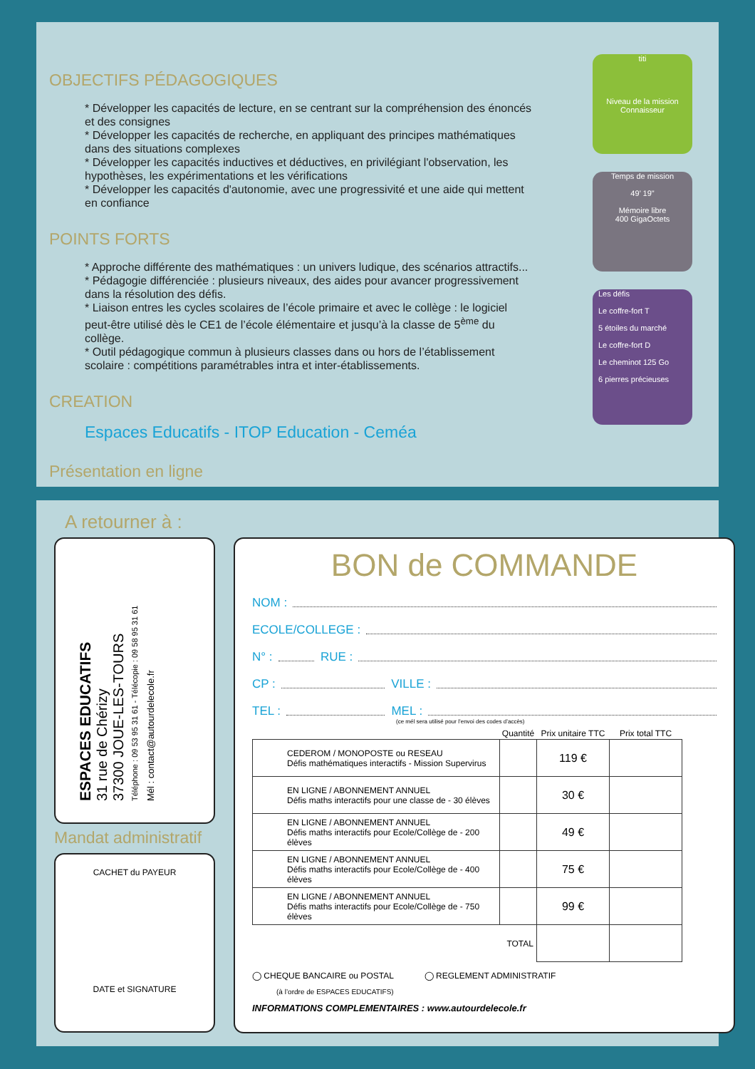OBJECTIFS PÉDAGOGIQUES
* Développer les capacités de lecture, en se centrant sur la compréhension des énoncés et des consignes
* Développer les capacités de recherche, en appliquant des principes mathématiques dans des situations complexes
* Développer les capacités inductives et déductives, en privilégiant l'observation, les hypothèses, les expérimentations et les vérifications
* Développer les capacités d'autonomie, avec une progressivité et une aide qui mettent en confiance
POINTS FORTS
* Approche différente des mathématiques : un univers ludique, des scénarios attractifs...
* Pédagogie différenciée : plusieurs niveaux, des aides pour avancer progressivement dans la résolution des défis.
* Liaison entres les cycles scolaires de l’école primaire et avec le collège : le logiciel peut-être utilisé dès le CE1 de l’école élémentaire et jusqu’à la classe de 5<sup>ème</sup> du collège.
* Outil pédagogique commun à plusieurs classes dans ou hors de l’établissement scolaire : compétitions paramétrables intra et inter-établissements.
CREATION
Espaces Educatifs - ITOP Education - Ceméa
Présentation en ligne
titi
Niveau de la mission
Connaisseur
Temps de mission
49’ 19"
Mémoire libre
400 GigaOctets
Les défis
Le coffre-fort T
5 étoiles du marché
Le coffre-fort D
Le cheminot 125 Go
6 pierres précieuses
A retourner à :
ESPACES EDUCATIFS
31 rue de Chérizy
37300 JOUE-LES-TOURS
Téléphone : 09 53 95 31 61 - Télécopie : 09 58 95 31 61
Mél : contact@autourdelecole.fr
Mandat administratif
CACHET du PAYEUR
DATE et SIGNATURE
BON de COMMANDE
NOM :
ECOLE/COLLEGE :
N° : RUE :
CP : VILLE :
TEL : MEL :
(ce mél sera utilisé pour l’envoi des codes d’accès)
| | Quantité | Prix unitaire TTC | Prix total TTC |
| --- | --- | --- | --- |
| CEDEROM / MONOPOSTE ou RESEAU Défis mathématiques interactifs - Mission Supervirus | | 119 € | |
| EN LIGNE / ABONNEMENT ANNUEL Défis maths interactifs pour une classe de - 30 élèves | | 30 € | |
| EN LIGNE / ABONNEMENT ANNUEL Défis maths interactifs pour Ecole/Collège de - 200 élèves | | 49 € | |
| EN LIGNE / ABONNEMENT ANNUEL Défis maths interactifs pour Ecole/Collège de - 400 élèves | | 75 € | |
| EN LIGNE / ABONNEMENT ANNUEL Défis maths interactifs pour Ecole/Collège de - 750 élèves | | 99 € | |
| TOTAL | | | |
◯ CHEQUE BANCAIRE ou POSTAL ◯ REGLEMENT ADMINISTRATIF
(à l’ordre de ESPACES EDUCATIFS)
INFORMATIONS COMPLEMENTAIRES : www.autourdelecole.fr